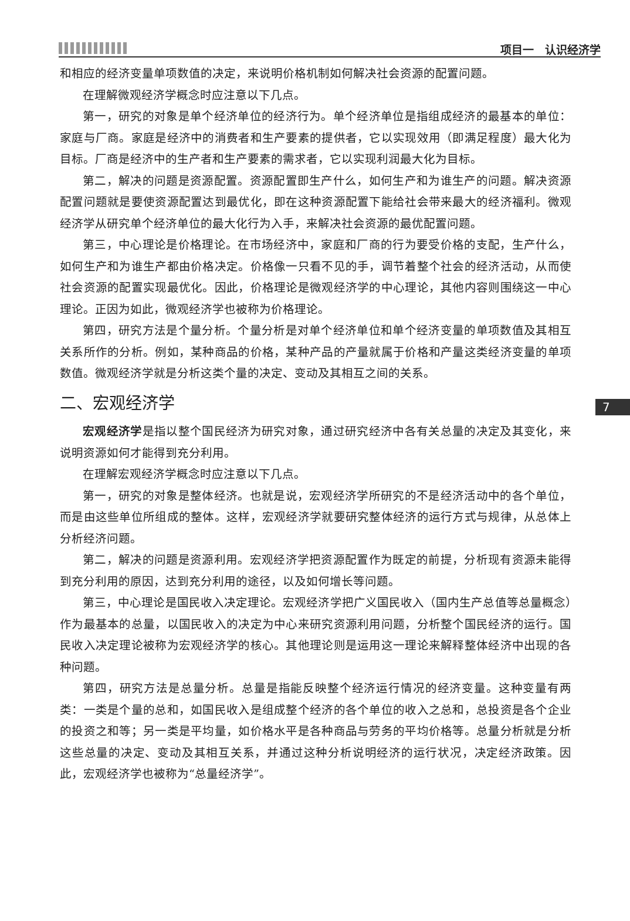项目一　认识经济学
7
和相应的经济变量单项数值的决定，来说明价格机制如何解决社会资源的配置问题。
在理解微观经济学概念时应注意以下几点。
第一，研究的对象是单个经济单位的经济行为。单个经济单位是指组成经济的最基本的单位：家庭与厂商。家庭是经济中的消费者和生产要素的提供者，它以实现效用（即满足程度）最大化为目标。厂商是经济中的生产者和生产要素的需求者，它以实现利润最大化为目标。
第二，解决的问题是资源配置。资源配置即生产什么，如何生产和为谁生产的问题。解决资源配置问题就是要使资源配置达到最优化，即在这种资源配置下能给社会带来最大的经济福利。微观经济学从研究单个经济单位的最大化行为入手，来解决社会资源的最优配置问题。
第三，中心理论是价格理论。在市场经济中，家庭和厂商的行为要受价格的支配，生产什么，如何生产和为谁生产都由价格决定。价格像一只看不见的手，调节着整个社会的经济活动，从而使社会资源的配置实现最优化。因此，价格理论是微观经济学的中心理论，其他内容则围绕这一中心理论。正因为如此，微观经济学也被称为价格理论。
第四，研究方法是个量分析。个量分析是对单个经济单位和单个经济变量的单项数值及其相互关系所作的分析。例如，某种商品的价格，某种产品的产量就属于价格和产量这类经济变量的单项数值。微观经济学就是分析这类个量的决定、变动及其相互之间的关系。
二、宏观经济学
宏观经济学是指以整个国民经济为研究对象，通过研究经济中各有关总量的决定及其变化，来说明资源如何才能得到充分利用。
在理解宏观经济学概念时应注意以下几点。
第一，研究的对象是整体经济。也就是说，宏观经济学所研究的不是经济活动中的各个单位，而是由这些单位所组成的整体。这样，宏观经济学就要研究整体经济的运行方式与规律，从总体上分析经济问题。
第二，解决的问题是资源利用。宏观经济学把资源配置作为既定的前提，分析现有资源未能得到充分利用的原因，达到充分利用的途径，以及如何增长等问题。
第三，中心理论是国民收入决定理论。宏观经济学把广义国民收入（国内生产总值等总量概念）作为最基本的总量，以国民收入的决定为中心来研究资源利用问题，分析整个国民经济的运行。国民收入决定理论被称为宏观经济学的核心。其他理论则是运用这一理论来解释整体经济中出现的各种问题。
第四，研究方法是总量分析。总量是指能反映整个经济运行情况的经济变量。这种变量有两类：一类是个量的总和，如国民收入是组成整个经济的各个单位的收入之总和，总投资是各个企业的投资之和等；另一类是平均量，如价格水平是各种商品与劳务的平均价格等。总量分析就是分析这些总量的决定、变动及其相互关系，并通过这种分析说明经济的运行状况，决定经济政策。因此，宏观经济学也被称为“总量经济学”。